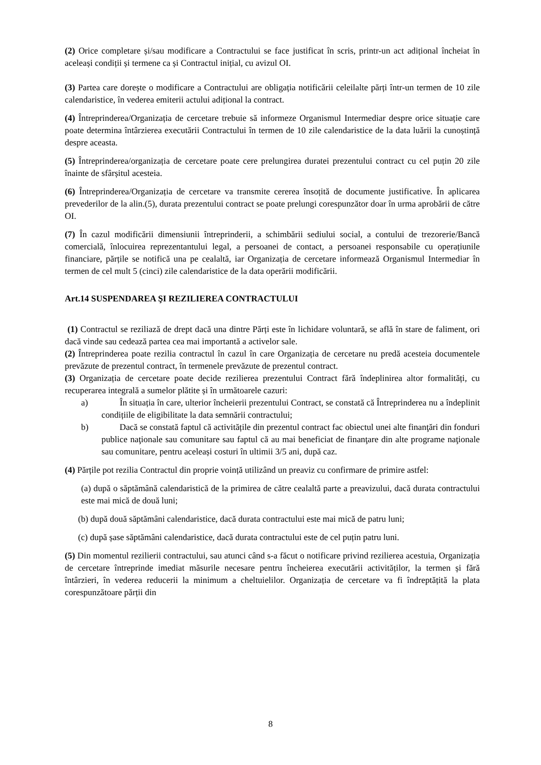(2) Orice completare și/sau modificare a Contractului se face justificat în scris, printr-un act adițional încheiat în aceleași condiții și termene ca și Contractul inițial, cu avizul OI.
(3) Partea care dorește o modificare a Contractului are obligația notificării celeilalte părți într-un termen de 10 zile calendaristice, în vederea emiterii actului adițional la contract.
(4) Întreprinderea/Organizația de cercetare trebuie să informeze Organismul Intermediar despre orice situație care poate determina întârzierea executării Contractului în termen de 10 zile calendaristice de la data luării la cunoștință despre aceasta.
(5) Întreprinderea/organizația de cercetare poate cere prelungirea duratei prezentului contract cu cel puțin 20 zile înainte de sfârșitul acesteia.
(6) Întreprinderea/Organizația de cercetare va transmite cererea însoțită de documente justificative. În aplicarea prevederilor de la alin.(5), durata prezentului contract se poate prelungi corespunzător doar în urma aprobării de către OI.
(7) În cazul modificării dimensiunii întreprinderii, a schimbării sediului social, a contului de trezorerie/Bancă comercială, înlocuirea reprezentantului legal, a persoanei de contact, a persoanei responsabile cu operațiunile financiare, părțile se notifică una pe cealaltă, iar Organizația de cercetare informează Organismul Intermediar în termen de cel mult 5 (cinci) zile calendaristice de la data operării modificării.
Art.14 SUSPENDAREA ŞI REZILIEREA CONTRACTULUI
(1) Contractul se reziliază de drept dacă una dintre Părți este în lichidare voluntară, se află în stare de faliment, ori dacă vinde sau cedează partea cea mai importantă a activelor sale.
(2) Întreprinderea poate rezilia contractul în cazul în care Organizația de cercetare nu predă acesteia documentele prevăzute de prezentul contract, în termenele prevăzute de prezentul contract.
(3) Organizația de cercetare poate decide rezilierea prezentului Contract fără îndeplinirea altor formalități, cu recuperarea integrală a sumelor plătite și în următoarele cazuri:
a) În situația în care, ulterior încheierii prezentului Contract, se constată că Întreprinderea nu a îndeplinit condițiile de eligibilitate la data semnării contractului;
b) Dacă se constată faptul că activitățile din prezentul contract fac obiectul unei alte finanţări din fonduri publice naţionale sau comunitare sau faptul că au mai beneficiat de finanţare din alte programe naţionale sau comunitare, pentru aceleași costuri în ultimii 3/5 ani, după caz.
(4) Părțile pot rezilia Contractul din proprie voință utilizând un preaviz cu confirmare de primire astfel:
(a) după o săptămână calendaristică de la primirea de către cealaltă parte a preavizului, dacă durata contractului este mai mică de două luni;
(b) după două săptămâni calendaristice, dacă durata contractului este mai mică de patru luni;
(c) după șase săptămâni calendaristice, dacă durata contractului este de cel puțin patru luni.
(5) Din momentul rezilierii contractului, sau atunci când s-a făcut o notificare privind rezilierea acestuia, Organizația de cercetare întreprinde imediat măsurile necesare pentru încheierea executării activităților, la termen și fără întârzieri, în vederea reducerii la minimum a cheltuielilor. Organizația de cercetare va fi îndreptățită la plata corespunzătoare părții din
8